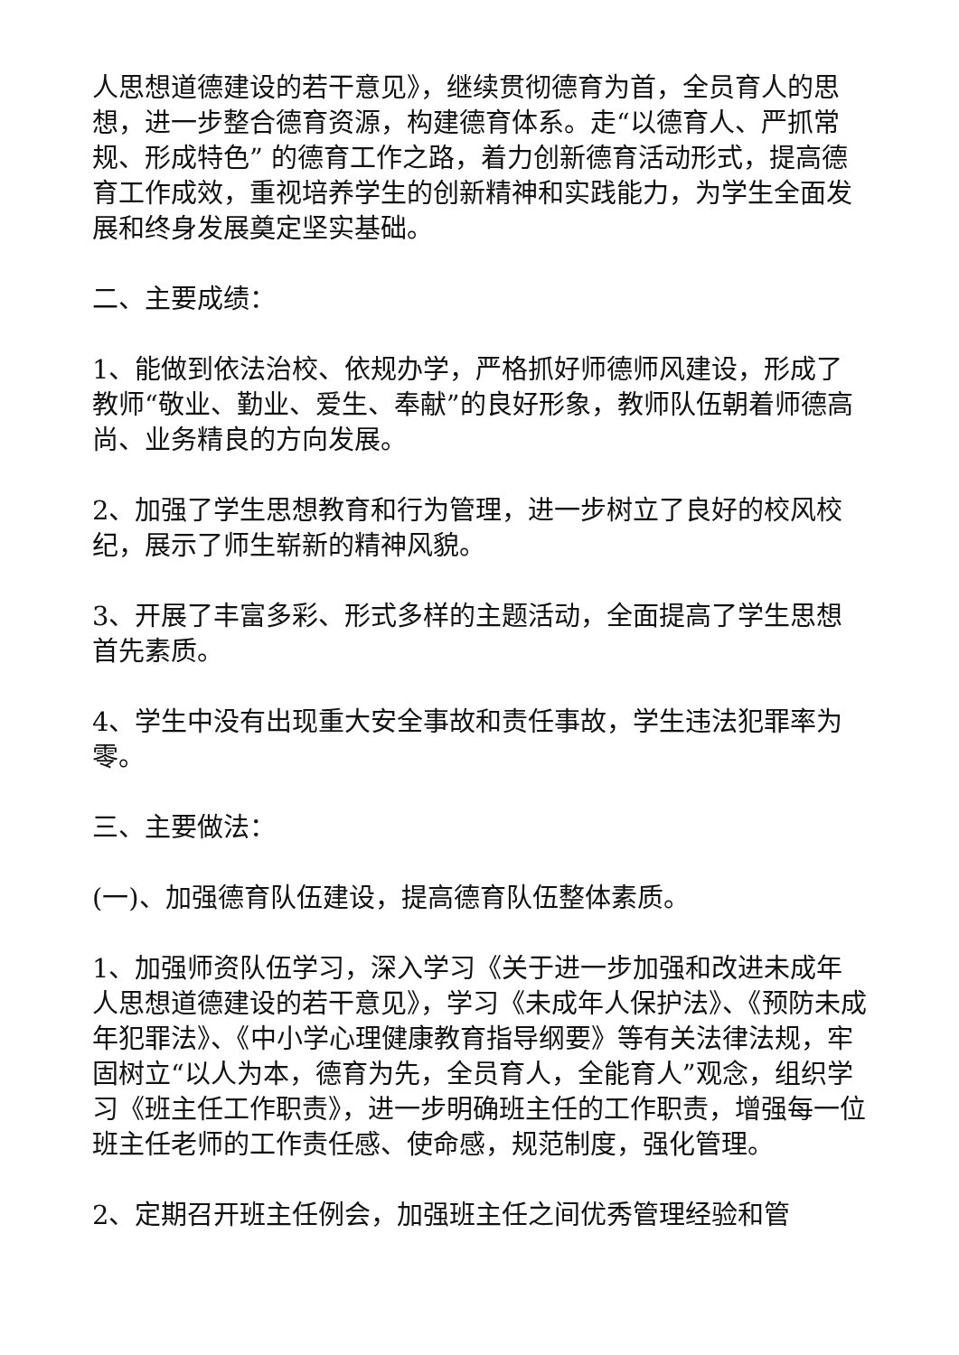人思想道德建设的若干意见》，继续贯彻德育为首，全员育人的思想，进一步整合德育资源，构建德育体系。走“以德育人、严抓常规、形成特色” 的德育工作之路，着力创新德育活动形式，提高德育工作成效，重视培养学生的创新精神和实践能力，为学生全面发展和终身发展奠定坚实基础。
二、主要成绩：
1、能做到依法治校、依规办学，严格抓好师德师风建设，形成了教师“敬业、勤业、爱生、奉献”的良好形象，教师队伍朝着师德高尚、业务精良的方向发展。
2、加强了学生思想教育和行为管理，进一步树立了良好的校风校纪，展示了师生崭新的精神风貌。
3、开展了丰富多彩、形式多样的主题活动，全面提高了学生思想首先素质。
4、学生中没有出现重大安全事故和责任事故，学生违法犯罪率为零。
三、主要做法：
(一)、加强德育队伍建设，提高德育队伍整体素质。
1、加强师资队伍学习，深入学习《关于进一步加强和改进未成年人思想道德建设的若干意见》，学习《未成年人保护法》、《预防未成年犯罪法》、《中小学心理健康教育指导纲要》等有关法律法规，牢固树立“以人为本，德育为先，全员育人，全能育人”观念，组织学习《班主任工作职责》，进一步明确班主任的工作职责，增强每一位班主任老师的工作责任感、使命感，规范制度，强化管理。
2、定期召开班主任例会，加强班主任之间优秀管理经验和管